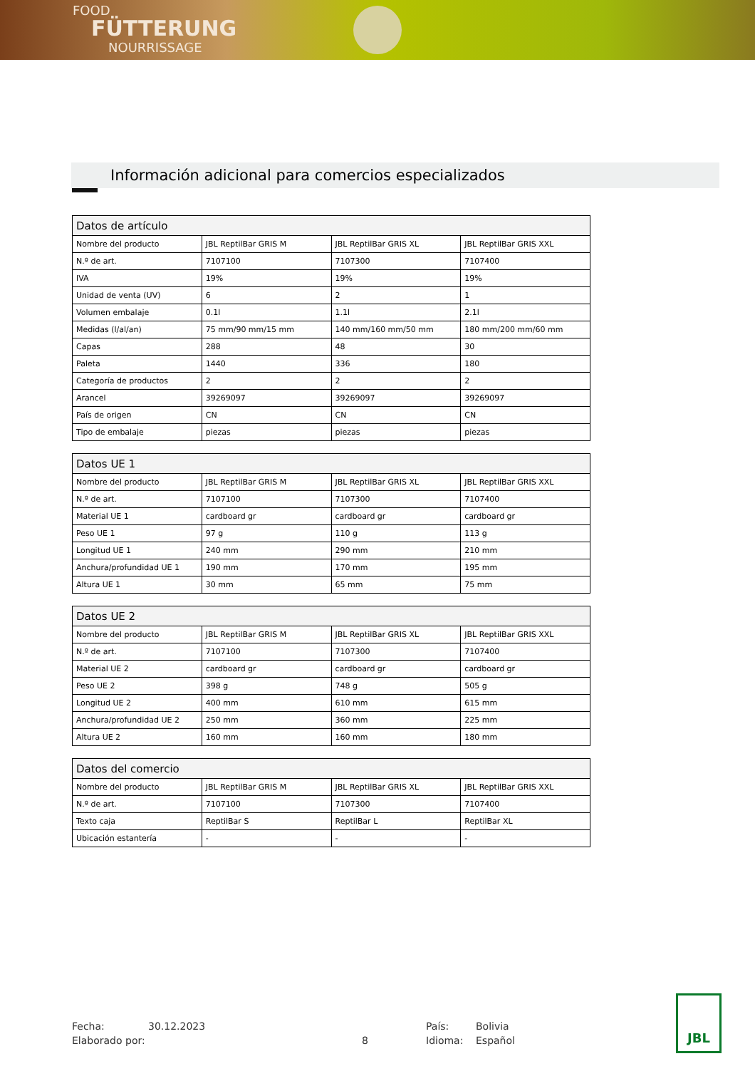FOOD
FÜTTERUNG
NOURRISSAGE
Información adicional para comercios especializados
| Datos de artículo | | | |
| --- | --- | --- | --- |
| Nombre del producto | JBL ReptilBar GRIS M | JBL ReptilBar GRIS XL | JBL ReptilBar GRIS XXL |
| N.º de art. | 7107100 | 7107300 | 7107400 |
| IVA | 19% | 19% | 19% |
| Unidad de venta (UV) | 6 | 2 | 1 |
| Volumen embalaje | 0.1l | 1.1l | 2.1l |
| Medidas (l/al/an) | 75 mm/90 mm/15 mm | 140 mm/160 mm/50 mm | 180 mm/200 mm/60 mm |
| Capas | 288 | 48 | 30 |
| Paleta | 1440 | 336 | 180 |
| Categoría de productos | 2 | 2 | 2 |
| Arancel | 39269097 | 39269097 | 39269097 |
| País de origen | CN | CN | CN |
| Tipo de embalaje | piezas | piezas | piezas |
| Datos UE 1 | | | |
| --- | --- | --- | --- |
| Nombre del producto | JBL ReptilBar GRIS M | JBL ReptilBar GRIS XL | JBL ReptilBar GRIS XXL |
| N.º de art. | 7107100 | 7107300 | 7107400 |
| Material UE 1 | cardboard gr | cardboard gr | cardboard gr |
| Peso UE 1 | 97 g | 110 g | 113 g |
| Longitud UE 1 | 240 mm | 290 mm | 210 mm |
| Anchura/profundidad UE 1 | 190 mm | 170 mm | 195 mm |
| Altura UE 1 | 30 mm | 65 mm | 75 mm |
| Datos UE 2 | | | |
| --- | --- | --- | --- |
| Nombre del producto | JBL ReptilBar GRIS M | JBL ReptilBar GRIS XL | JBL ReptilBar GRIS XXL |
| N.º de art. | 7107100 | 7107300 | 7107400 |
| Material UE 2 | cardboard gr | cardboard gr | cardboard gr |
| Peso UE 2 | 398 g | 748 g | 505 g |
| Longitud UE 2 | 400 mm | 610 mm | 615 mm |
| Anchura/profundidad UE 2 | 250 mm | 360 mm | 225 mm |
| Altura UE 2 | 160 mm | 160 mm | 180 mm |
| Datos del comercio | | | |
| --- | --- | --- | --- |
| Nombre del producto | JBL ReptilBar GRIS M | JBL ReptilBar GRIS XL | JBL ReptilBar GRIS XXL |
| N.º de art. | 7107100 | 7107300 | 7107400 |
| Texto caja | ReptilBar S | ReptilBar L | ReptilBar XL |
| Ubicación estantería | - | - | - |
Fecha: 30.12.2023 País: Bolivia Elaborado por: 8 Idioma: Español
JBL